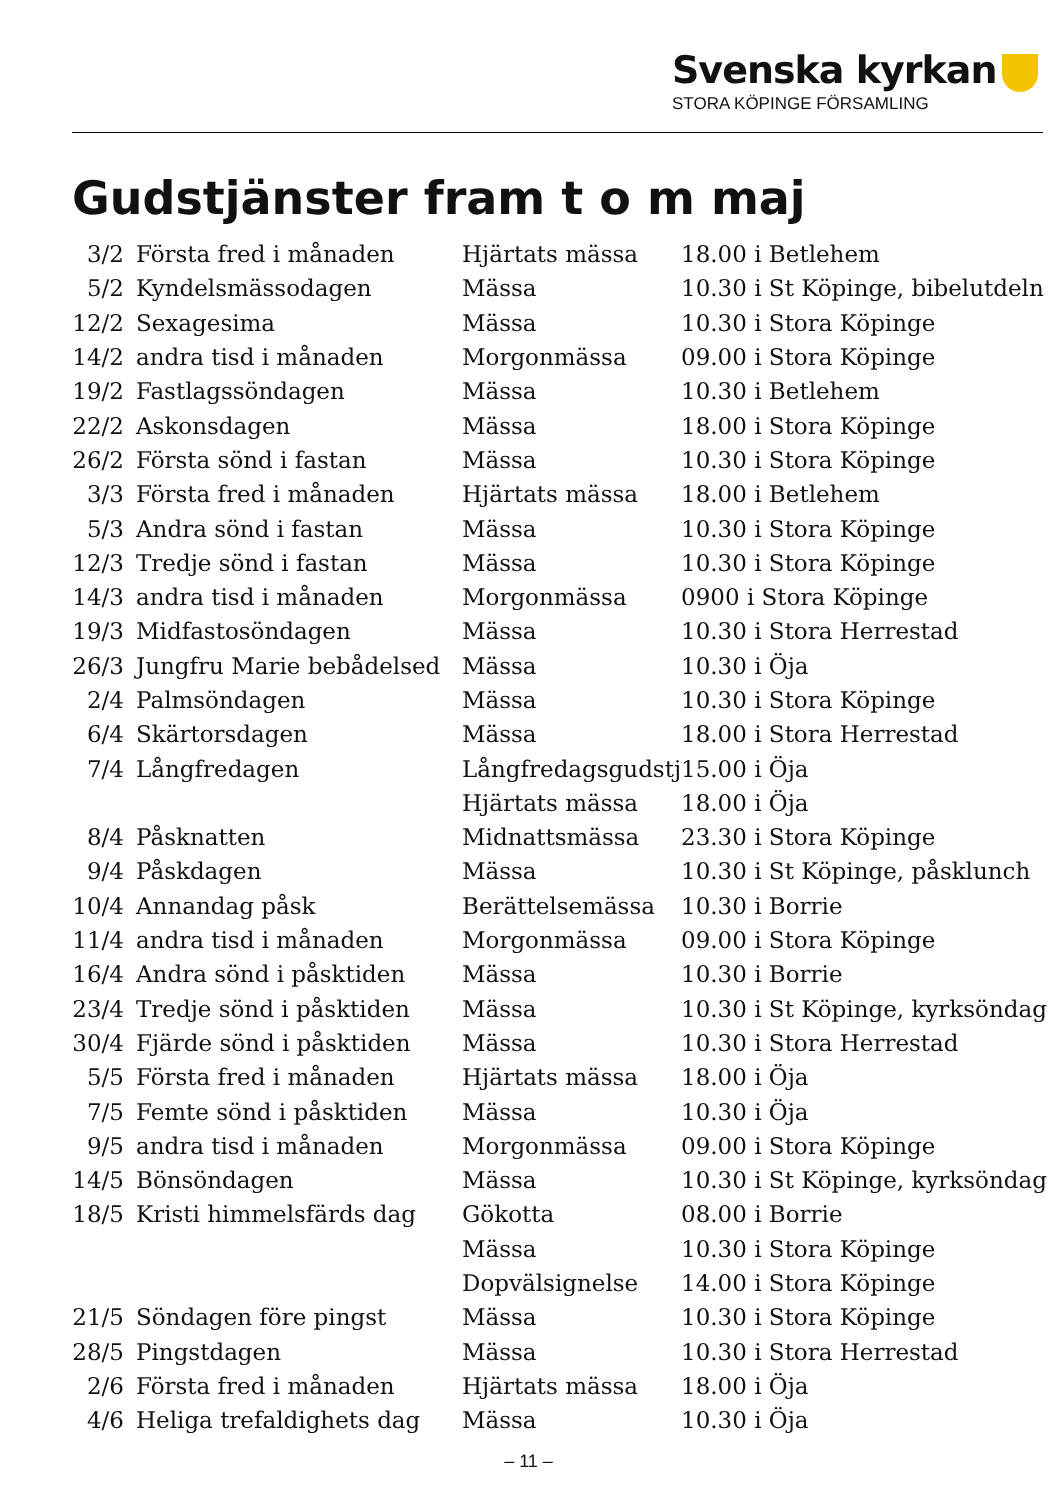Svenska kyrkan
STORA KÖPINGE FÖRSAMLING
Gudstjänster fram t o m maj
| 3/2 | Första fred i månaden | Hjärtats mässa | 18.00 i Betlehem |
| 5/2 | Kyndelsmässodagen | Mässa | 10.30 i St Köpinge, bibelutdeln |
| 12/2 | Sexagesima | Mässa | 10.30 i Stora Köpinge |
| 14/2 | andra tisd i månaden | Morgonmässa | 09.00 i Stora Köpinge |
| 19/2 | Fastlagssöndagen | Mässa | 10.30 i Betlehem |
| 22/2 | Askonsdagen | Mässa | 18.00 i Stora Köpinge |
| 26/2 | Första sönd i fastan | Mässa | 10.30 i Stora Köpinge |
| 3/3 | Första fred i månaden | Hjärtats mässa | 18.00 i Betlehem |
| 5/3 | Andra sönd i fastan | Mässa | 10.30 i Stora Köpinge |
| 12/3 | Tredje sönd i fastan | Mässa | 10.30 i Stora Köpinge |
| 14/3 | andra tisd i månaden | Morgonmässa | 0900 i Stora Köpinge |
| 19/3 | Midfastosöndagen | Mässa | 10.30 i Stora Herrestad |
| 26/3 | Jungfru Marie bebådelsed | Mässa | 10.30 i Öja |
| 2/4 | Palmsöndagen | Mässa | 10.30 i Stora Köpinge |
| 6/4 | Skärtorsdagen | Mässa | 18.00 i Stora Herrestad |
| 7/4 | Långfredagen | Långfredagsgudstj | 15.00 i Öja |
| | | Hjärtats mässa | 18.00 i Öja |
| 8/4 | Påsknatten | Midnattsmässa | 23.30 i Stora Köpinge |
| 9/4 | Påskdagen | Mässa | 10.30 i St Köpinge, påsklunch |
| 10/4 | Annandag påsk | Berättelsemässa | 10.30 i Borrie |
| 11/4 | andra tisd i månaden | Morgonmässa | 09.00 i Stora Köpinge |
| 16/4 | Andra sönd i påsktiden | Mässa | 10.30 i Borrie |
| 23/4 | Tredje sönd i påsktiden | Mässa | 10.30 i St Köpinge, kyrksöndag |
| 30/4 | Fjärde sönd i påsktiden | Mässa | 10.30 i Stora Herrestad |
| 5/5 | Första fred i månaden | Hjärtats mässa | 18.00 i Öja |
| 7/5 | Femte sönd i påsktiden | Mässa | 10.30 i Öja |
| 9/5 | andra tisd i månaden | Morgonmässa | 09.00 i Stora Köpinge |
| 14/5 | Bönsöndagen | Mässa | 10.30 i St Köpinge, kyrksöndag |
| 18/5 | Kristi himmelsfärds dag | Gökotta | 08.00 i Borrie |
| | | Mässa | 10.30 i Stora Köpinge |
| | | Dopvälsignelse | 14.00 i Stora Köpinge |
| 21/5 | Söndagen före pingst | Mässa | 10.30 i Stora Köpinge |
| 28/5 | Pingstdagen | Mässa | 10.30 i Stora Herrestad |
| 2/6 | Första fred i månaden | Hjärtats mässa | 18.00 i Öja |
| 4/6 | Heliga trefaldighets dag | Mässa | 10.30 i Öja |
– 11 –